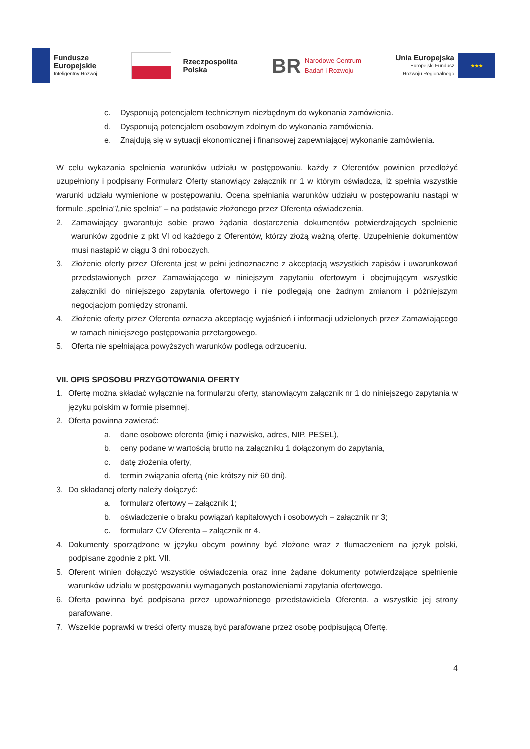Fundusze
Europejskie
Inteligentny Rozwój
Rzeczpospolita
Polska
BR
Narodowe Centrum
Badań i Rozwoju
Unia Europejska
Europejski Fundusz
Rozwoju Regionalnego
★★★
c. Dysponują potencjałem technicznym niezbędnym do wykonania zamówienia.
d. Dysponują potencjałem osobowym zdolnym do wykonania zamówienia.
e. Znajdują się w sytuacji ekonomicznej i finansowej zapewniającej wykonanie zamówienia.
W celu wykazania spełnienia warunków udziału w postępowaniu, każdy z Oferentów powinien przedłożyć uzupełniony i podpisany Formularz Oferty stanowiący załącznik nr 1 w którym oświadcza, iż spełnia wszystkie warunki udziału wymienione w postępowaniu. Ocena spełniania warunków udziału w postępowaniu nastąpi w formule „spełnia”/„nie spełnia” – na podstawie złożonego przez Oferenta oświadczenia.
2. Zamawiający gwarantuje sobie prawo żądania dostarczenia dokumentów potwierdzających spełnienie warunków zgodnie z pkt VI od każdego z Oferentów, którzy złożą ważną ofertę. Uzupełnienie dokumentów musi nastąpić w ciągu 3 dni roboczych.
3. Złożenie oferty przez Oferenta jest w pełni jednoznaczne z akceptacją wszystkich zapisów i uwarunkowań przedstawionych przez Zamawiającego w niniejszym zapytaniu ofertowym i obejmującym wszystkie załączniki do niniejszego zapytania ofertowego i nie podlegają one żadnym zmianom i późniejszym negocjacjom pomiędzy stronami.
4. Złożenie oferty przez Oferenta oznacza akceptację wyjaśnień i informacji udzielonych przez Zamawiającego w ramach niniejszego postępowania przetargowego.
5. Oferta nie spełniająca powyższych warunków podlega odrzuceniu.
VII. OPIS SPOSOBU PRZYGOTOWANIA OFERTY
1. Ofertę można składać wyłącznie na formularzu oferty, stanowiącym załącznik nr 1 do niniejszego zapytania w języku polskim w formie pisemnej.
2. Oferta powinna zawierać:
a. dane osobowe oferenta (imię i nazwisko, adres, NIP, PESEL),
b. ceny podane w wartością brutto na załączniku 1 dołączonym do zapytania,
c. datę złożenia oferty,
d. termin związania ofertą (nie krótszy niż 60 dni),
3. Do składanej oferty należy dołączyć:
a. formularz ofertowy – załącznik 1;
b. oświadczenie o braku powiązań kapitałowych i osobowych – załącznik nr 3;
c. formularz CV Oferenta – załącznik nr 4.
4. Dokumenty sporządzone w języku obcym powinny być złożone wraz z tłumaczeniem na język polski, podpisane zgodnie z pkt. VII.
5. Oferent winien dołączyć wszystkie oświadczenia oraz inne żądane dokumenty potwierdzające spełnienie warunków udziału w postępowaniu wymaganych postanowieniami zapytania ofertowego.
6. Oferta powinna być podpisana przez upoważnionego przedstawiciela Oferenta, a wszystkie jej strony parafowane.
7. Wszelkie poprawki w treści oferty muszą być parafowane przez osobę podpisującą Ofertę.
4